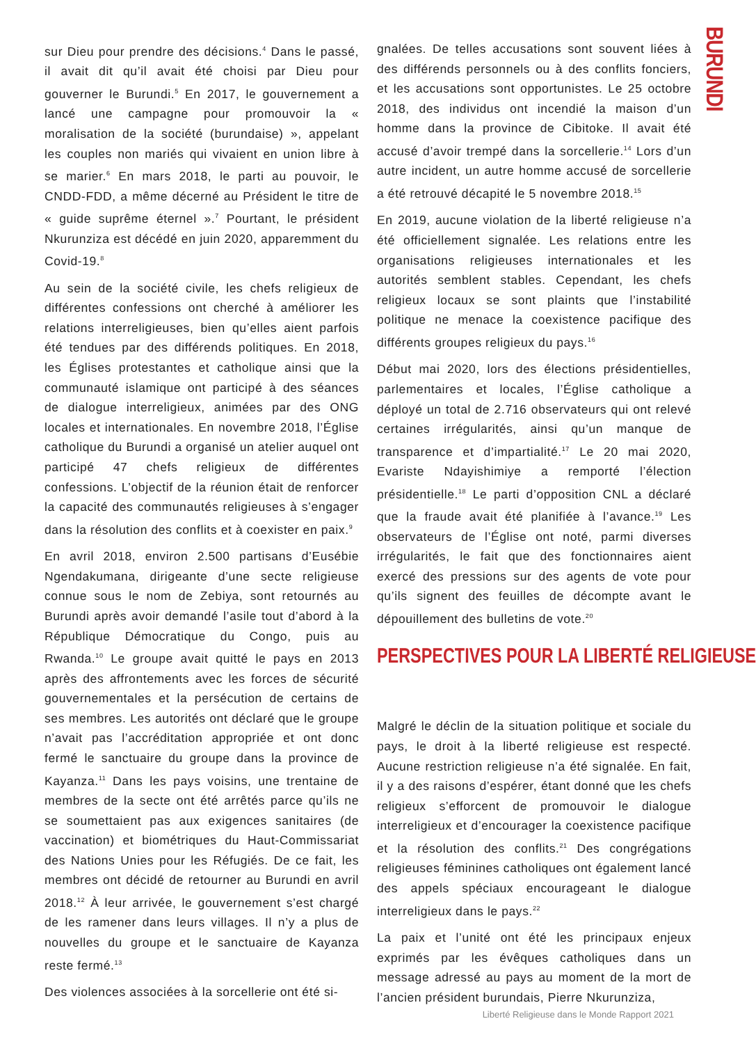BURUNDI
sur Dieu pour prendre des décisions.<sup>4</sup> Dans le passé, il avait dit qu’il avait été choisi par Dieu pour gouverner le Burundi.<sup>5</sup> En 2017, le gouvernement a lancé une campagne pour promouvoir la « moralisation de la société (burundaise) », appelant les couples non mariés qui vivaient en union libre à se marier.<sup>6</sup> En mars 2018, le parti au pouvoir, le CNDD-FDD, a même décerné au Président le titre de « guide suprême éternel ».<sup>7</sup> Pourtant, le président Nkurunziza est décédé en juin 2020, apparemment du Covid-19.<sup>8</sup>
Au sein de la société civile, les chefs religieux de différentes confessions ont cherché à améliorer les relations interreligieuses, bien qu’elles aient parfois été tendues par des différends politiques. En 2018, les Églises protestantes et catholique ainsi que la communauté islamique ont participé à des séances de dialogue interreligieux, animées par des ONG locales et internationales. En novembre 2018, l’Église catholique du Burundi a organisé un atelier auquel ont participé 47 chefs religieux de différentes confessions. L’objectif de la réunion était de renforcer la capacité des communautés religieuses à s’engager dans la résolution des conflits et à coexister en paix.<sup>9</sup>
En avril 2018, environ 2.500 partisans d’Eusébie Ngendakumana, dirigeante d’une secte religieuse connue sous le nom de Zebiya, sont retournés au Burundi après avoir demandé l’asile tout d’abord à la République Démocratique du Congo, puis au Rwanda.<sup>10</sup> Le groupe avait quitté le pays en 2013 après des affrontements avec les forces de sécurité gouvernementales et la persécution de certains de ses membres. Les autorités ont déclaré que le groupe n’avait pas l’accréditation appropriée et ont donc fermé le sanctuaire du groupe dans la province de Kayanza.<sup>11</sup> Dans les pays voisins, une trentaine de membres de la secte ont été arrêtés parce qu’ils ne se soumettaient pas aux exigences sanitaires (de vaccination) et biométriques du Haut-Commissariat des Nations Unies pour les Réfugiés. De ce fait, les membres ont décidé de retourner au Burundi en avril 2018.<sup>12</sup> À leur arrivée, le gouvernement s’est chargé de les ramener dans leurs villages. Il n’y a plus de nouvelles du groupe et le sanctuaire de Kayanza reste fermé.<sup>13</sup>
Des violences associées à la sorcellerie ont été si-
gnalées. De telles accusations sont souvent liées à des différends personnels ou à des conflits fonciers, et les accusations sont opportunistes. Le 25 octobre 2018, des individus ont incendié la maison d’un homme dans la province de Cibitoke. Il avait été accusé d’avoir trempé dans la sorcellerie.<sup>14</sup> Lors d’un autre incident, un autre homme accusé de sorcellerie a été retrouvé décapité le 5 novembre 2018.<sup>15</sup>
En 2019, aucune violation de la liberté religieuse n’a été officiellement signalée. Les relations entre les organisations religieuses internationales et les autorités semblent stables. Cependant, les chefs religieux locaux se sont plaints que l’instabilité politique ne menace la coexistence pacifique des différents groupes religieux du pays.<sup>16</sup>
Début mai 2020, lors des élections présidentielles, parlementaires et locales, l’Église catholique a déployé un total de 2.716 observateurs qui ont relevé certaines irrégularités, ainsi qu’un manque de transparence et d’impartialité.<sup>17</sup> Le 20 mai 2020, Evariste Ndayishimiye a remporté l’élection présidentielle.<sup>18</sup> Le parti d’opposition CNL a déclaré que la fraude avait été planifiée à l’avance.<sup>19</sup> Les observateurs de l’Église ont noté, parmi diverses irrégularités, le fait que des fonctionnaires aient exercé des pressions sur des agents de vote pour qu’ils signent des feuilles de décompte avant le dépouillement des bulletins de vote.<sup>20</sup>
PERSPECTIVES POUR LA LIBERTÉ RELIGIEUSE
Malgré le déclin de la situation politique et sociale du pays, le droit à la liberté religieuse est respecté. Aucune restriction religieuse n’a été signalée. En fait, il y a des raisons d’espérer, étant donné que les chefs religieux s’efforcent de promouvoir le dialogue interreligieux et d’encourager la coexistence pacifique et la résolution des conflits.<sup>21</sup> Des congrégations religieuses féminines catholiques ont également lancé des appels spéciaux encourageant le dialogue interreligieux dans le pays.<sup>22</sup>
La paix et l’unité ont été les principaux enjeux exprimés par les évêques catholiques dans un message adressé au pays au moment de la mort de l’ancien président burundais, Pierre Nkurunziza,
Liberté Religieuse dans le Monde Rapport 2021